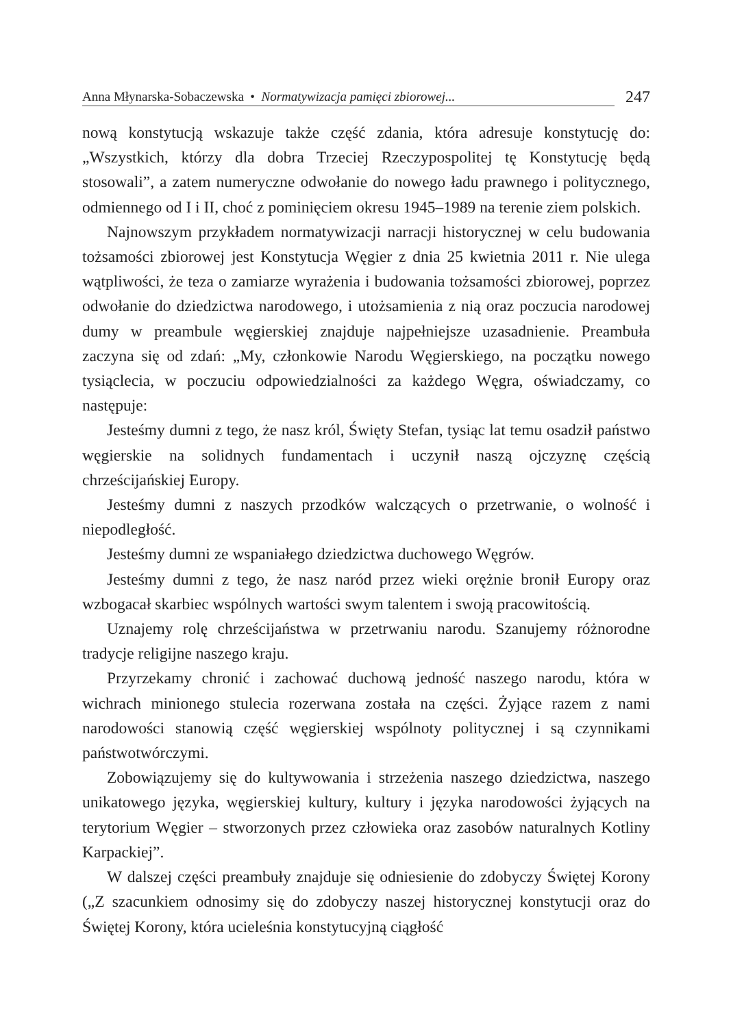Anna Młynarska-Sobaczewska • Normatywizacja pamięci zbiorowej... 247
nową konstytucją wskazuje także część zdania, która adresuje konstytucję do: „Wszystkich, którzy dla dobra Trzeciej Rzeczypospolitej tę Konstytucję będą stosowali”, a zatem numeryczne odwołanie do nowego ładu prawnego i politycznego, odmiennego od I i II, choć z pominięciem okresu 1945–1989 na terenie ziem polskich.
Najnowszym przykładem normatywizacji narracji historycznej w celu budowania tożsamości zbiorowej jest Konstytucja Węgier z dnia 25 kwietnia 2011 r. Nie ulega wątpliwości, że teza o zamiarze wyrażenia i budowania tożsamości zbiorowej, poprzez odwołanie do dziedzictwa narodowego, i utożsamienia z nią oraz poczucia narodowej dumy w preambule węgierskiej znajduje najpełniejsze uzasadnienie. Preambuła zaczyna się od zdań: „My, członkowie Narodu Węgierskiego, na początku nowego tysiąclecia, w poczuciu odpowiedzialności za każdego Węgra, oświadczamy, co następuje:
Jesteśmy dumni z tego, że nasz król, Święty Stefan, tysiąc lat temu osadził państwo węgierskie na solidnych fundamentach i uczynił naszą ojczyznę częścią chrześcijańskiej Europy.
Jesteśmy dumni z naszych przodków walczących o przetrwanie, o wolność i niepodległość.
Jesteśmy dumni ze wspaniałego dziedzictwa duchowego Węgrów.
Jesteśmy dumni z tego, że nasz naród przez wieki orężnie bronił Europy oraz wzbogacał skarbiec wspólnych wartości swym talentem i swoją pracowitością.
Uznajemy rolę chrześcijaństwa w przetrwaniu narodu. Szanujemy różnorodne tradycje religijne naszego kraju.
Przyrzekamy chronić i zachować duchową jedność naszego narodu, która w wichrach minionego stulecia rozerwana została na części. Żyjące razem z nami narodowości stanowią część węgierskiej wspólnoty politycznej i są czynnikami państwotwórczymi.
Zobowiązujemy się do kultywowania i strzeżenia naszego dziedzictwa, naszego unikatowego języka, węgierskiej kultury, kultury i języka narodowości żyjących na terytorium Węgier – stworzonych przez człowieka oraz zasobów naturalnych Kotliny Karpackiej”.
W dalszej części preambuły znajduje się odniesienie do zdobyczy Świętej Korony („Z szacunkiem odnosimy się do zdobyczy naszej historycznej konstytucji oraz do Świętej Korony, która ucieleśnia konstytucyjną ciągłość